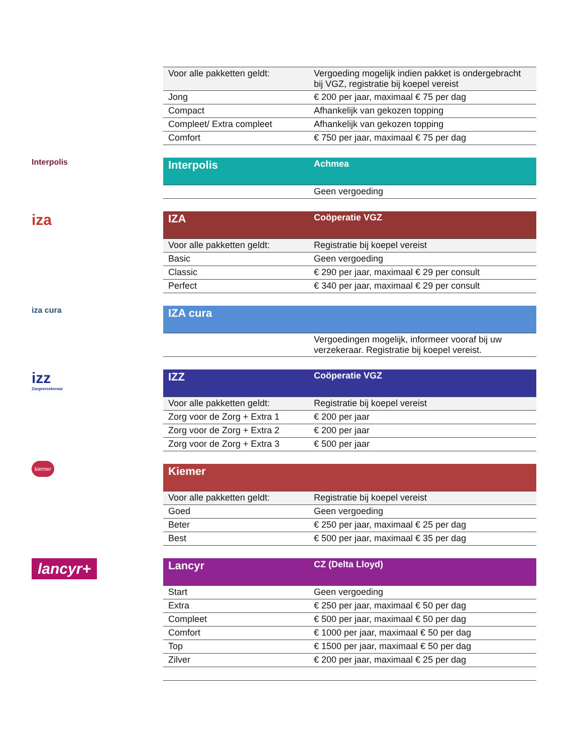| Voor alle pakketten geldt: | Vergoeding mogelijk indien pakket is ondergebracht bij VGZ, registratie bij koepel vereist |
| Jong | € 200 per jaar, maximaal € 75 per dag |
| Compact | Afhankelijk van gekozen topping |
| Compleet/ Extra compleet | Afhankelijk van gekozen topping |
| Comfort | € 750 per jaar, maximaal € 75 per dag |
Interpolis
| Interpolis | Achmea |
| | Geen vergoeding |
iza
| IZA | Coöperatie VGZ |
| Voor alle pakketten geldt: | Registratie bij koepel vereist |
| Basic | Geen vergoeding |
| Classic | € 290 per jaar, maximaal € 29 per consult |
| Perfect | € 340 per jaar, maximaal € 29 per consult |
iza cura
| IZA cura | |
| | Vergoedingen mogelijk, informeer vooraf bij uw verzekeraar. Registratie bij koepel vereist. |
izz
Zorgverzekeraar
| IZZ | Coöperatie VGZ |
| Voor alle pakketten geldt: | Registratie bij koepel vereist |
| Zorg voor de Zorg + Extra 1 | € 200 per jaar |
| Zorg voor de Zorg + Extra 2 | € 200 per jaar |
| Zorg voor de Zorg + Extra 3 | € 500 per jaar |
kiemer
| Kiemer | |
| Voor alle pakketten geldt: | Registratie bij koepel vereist |
| Goed | Geen vergoeding |
| Beter | € 250 per jaar, maximaal € 25 per dag |
| Best | € 500 per jaar, maximaal € 35 per dag |
lancyr+
| Lancyr | CZ (Delta Lloyd) |
| Start | Geen vergoeding |
| Extra | € 250 per jaar, maximaal € 50 per dag |
| Compleet | € 500 per jaar, maximaal € 50 per dag |
| Comfort | € 1000 per jaar, maximaal € 50 per dag |
| Top | € 1500 per jaar, maximaal € 50 per dag |
| Zilver | € 200 per jaar, maximaal € 25 per dag |